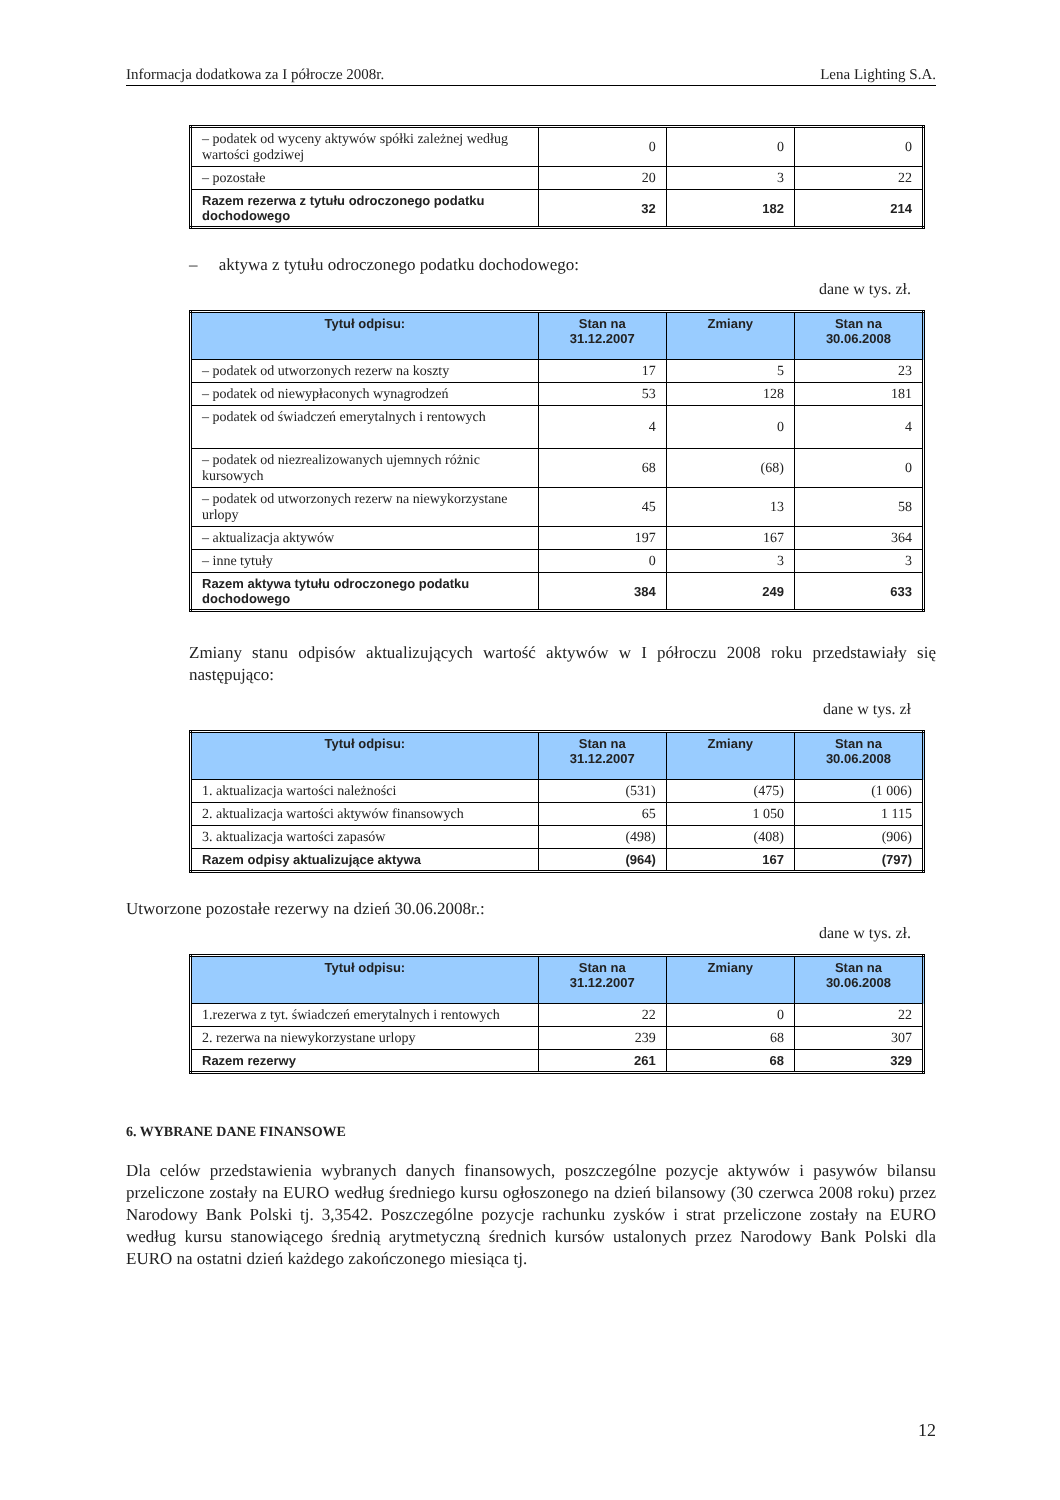Informacja dodatkowa za I półrocze 2008r. Lena Lighting S.A.
| – podatek od wyceny aktywów spółki zależnej według wartości godziwej | 0 | 0 | 0 |
| – pozostałe | 20 | 3 | 22 |
| Razem rezerwa z tytułu odroczonego podatku dochodowego | 32 | 182 | 214 |
– aktywa z tytułu odroczonego podatku dochodowego:
dane w tys. zł.
| Tytuł odpisu: | Stan na 31.12.2007 | Zmiany | Stan na 30.06.2008 |
| --- | --- | --- | --- |
| – podatek od utworzonych rezerw na koszty | 17 | 5 | 23 |
| – podatek od niewypłaconych wynagrodzeń | 53 | 128 | 181 |
| – podatek od świadczeń emerytalnych i rentowych | 4 | 0 | 4 |
| – podatek od niezrealizowanych ujemnych różnic kursowych | 68 | (68) | 0 |
| – podatek od utworzonych rezerw na niewykorzystane urlopy | 45 | 13 | 58 |
| – aktualizacja aktywów | 197 | 167 | 364 |
| – inne tytuły | 0 | 3 | 3 |
| Razem aktywa tytułu odroczonego podatku dochodowego | 384 | 249 | 633 |
Zmiany stanu odpisów aktualizujących wartość aktywów w I półroczu 2008 roku przedstawiały się następująco:
dane w tys. zł
| Tytuł odpisu: | Stan na 31.12.2007 | Zmiany | Stan na 30.06.2008 |
| --- | --- | --- | --- |
| 1. aktualizacja wartości należności | (531) | (475) | (1 006) |
| 2. aktualizacja wartości aktywów finansowych | 65 | 1 050 | 1 115 |
| 3. aktualizacja wartości zapasów | (498) | (408) | (906) |
| Razem odpisy aktualizujące aktywa | (964) | 167 | (797) |
Utworzone pozostałe rezerwy na dzień 30.06.2008r.:
dane w tys. zł.
| Tytuł odpisu: | Stan na 31.12.2007 | Zmiany | Stan na 30.06.2008 |
| --- | --- | --- | --- |
| 1.rezerwa z tyt. świadczeń emerytalnych i rentowych | 22 | 0 | 22 |
| 2. rezerwa na niewykorzystane urlopy | 239 | 68 | 307 |
| Razem rezerwy | 261 | 68 | 329 |
6. WYBRANE DANE FINANSOWE
Dla celów przedstawienia wybranych danych finansowych, poszczególne pozycje aktywów i pasywów bilansu przeliczone zostały na EURO według średniego kursu ogłoszonego na dzień bilansowy (30 czerwca 2008 roku) przez Narodowy Bank Polski tj. 3,3542. Poszczególne pozycje rachunku zysków i strat przeliczone zostały na EURO według kursu stanowiącego średnią arytmetyczną średnich kursów ustalonych przez Narodowy Bank Polski dla EURO na ostatni dzień każdego zakończonego miesiąca tj.
12